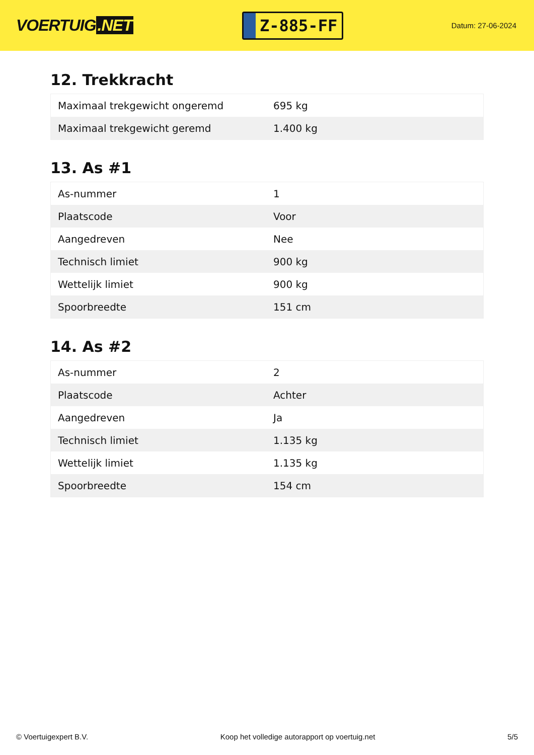VOERTUIG.NET
Z-885-FF
Datum: 27-06-2024
12. Trekkracht
| Maximaal trekgewicht ongeremd | 695 kg |
| Maximaal trekgewicht geremd | 1.400 kg |
13. As #1
| As-nummer | 1 |
| Plaatscode | Voor |
| Aangedreven | Nee |
| Technisch limiet | 900 kg |
| Wettelijk limiet | 900 kg |
| Spoorbreedte | 151 cm |
14. As #2
| As-nummer | 2 |
| Plaatscode | Achter |
| Aangedreven | Ja |
| Technisch limiet | 1.135 kg |
| Wettelijk limiet | 1.135 kg |
| Spoorbreedte | 154 cm |
© Voertuigexpert B.V. Koop het volledige autorapport op voertuig.net 5/5